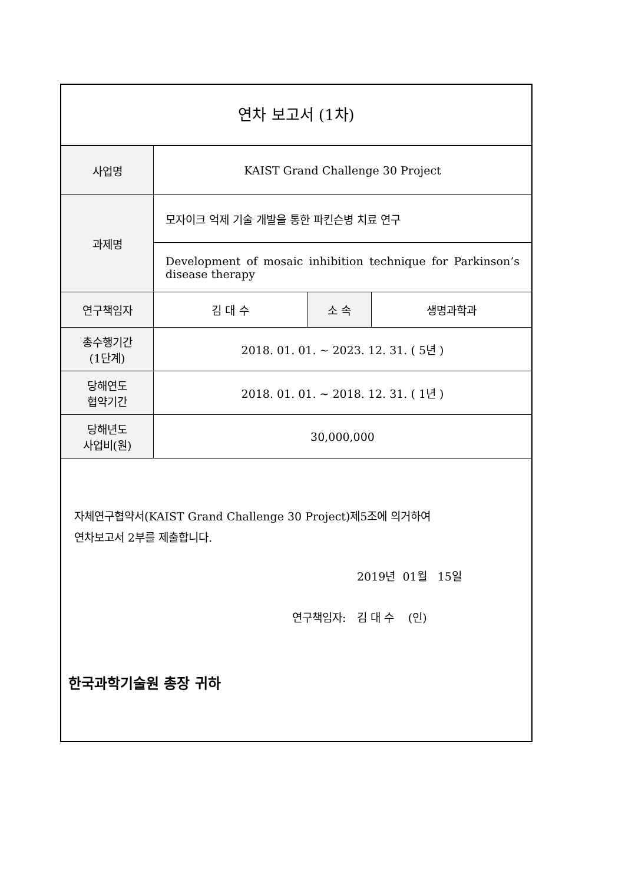연차 보고서 (1차)
| 사업명 | KAIST Grand Challenge 30 Project | | |
| 과제명 | 모자이크 억제 기술 개발을 통한 파킨슨병 치료 연구 | | |
| | Development of mosaic inhibition technique for Parkinson’s disease therapy | | |
| 연구책임자 | 김 대 수 | 소 속 | 생명과학과 |
| 총수행기간 (1단계) | 2018. 01. 01. ~ 2023. 12. 31. ( 5년 ) | | |
| 당해연도 협약기간 | 2018. 01. 01. ~ 2018. 12. 31. ( 1년 ) | | |
| 당해년도 사업비(원) | 30,000,000 | | |
자체연구협약서(KAIST Grand Challenge 30 Project)제5조에 의거하여
연차보고서 2부를 제출합니다.
2019년 01월 15일
연구책임자: 김 대 수 (인)
한국과학기술원 총장 귀하